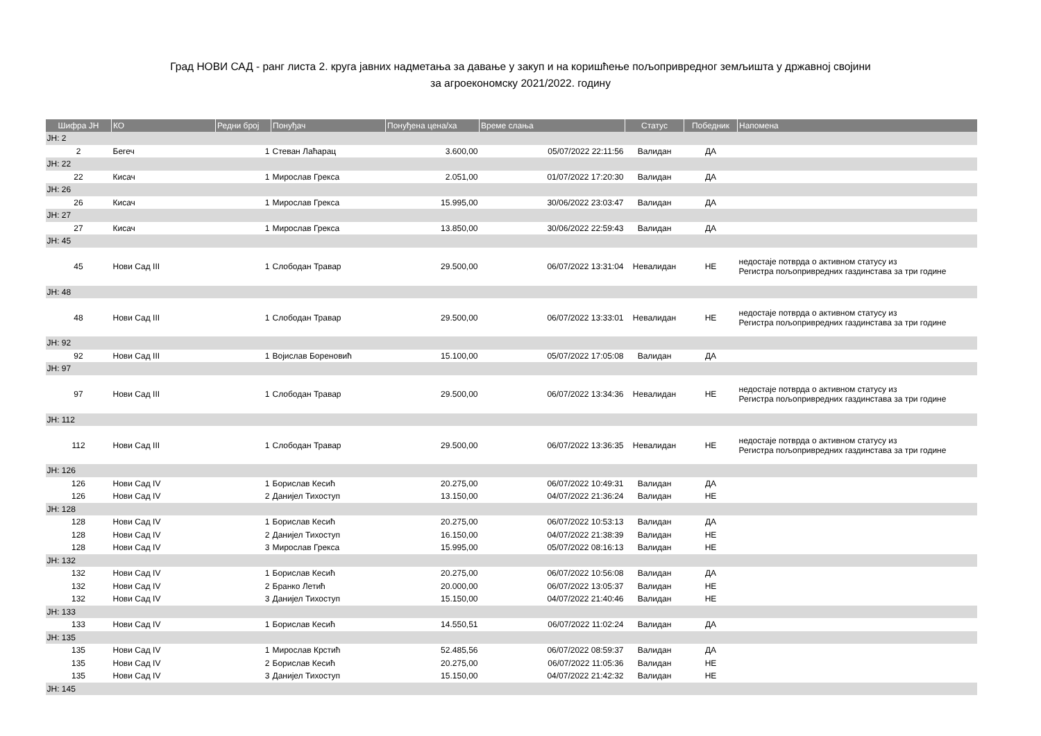Град НОВИ САД - ранг листа 2. круга јавних надметања за давање у закуп и на коришћење пољопривредног земљишта у државној својини
за агроекономску 2021/2022. годину
| Шифра ЈН | КО | Редни број | Понуђач | Понуђена цена/ха | Време слања | Статус | Победник | Напомена |
| --- | --- | --- | --- | --- | --- | --- | --- | --- |
| ЈН: 2 | | | | | | | | |
| 2 | Бегеч | 1 | Стеван Лаћарац | 3.600,00 | 05/07/2022 22:11:56 | Валидан | ДА | |
| ЈН: 22 | | | | | | | | |
| 22 | Кисач | 1 | Мирослав Грекса | 2.051,00 | 01/07/2022 17:20:30 | Валидан | ДА | |
| ЈН: 26 | | | | | | | | |
| 26 | Кисач | 1 | Мирослав Грекса | 15.995,00 | 30/06/2022 23:03:47 | Валидан | ДА | |
| ЈН: 27 | | | | | | | | |
| 27 | Кисач | 1 | Мирослав Грекса | 13.850,00 | 30/06/2022 22:59:43 | Валидан | ДА | |
| ЈН: 45 | | | | | | | | |
| 45 | Нови Сад III | 1 | Слободан Травар | 29.500,00 | 06/07/2022 13:31:04 | Невалидан | НЕ | недостаје потврда о активном статусу из Регистра пољопривредних газдинстава за три године |
| ЈН: 48 | | | | | | | | |
| 48 | Нови Сад III | 1 | Слободан Травар | 29.500,00 | 06/07/2022 13:33:01 | Невалидан | НЕ | недостаје потврда о активном статусу из Регистра пољопривредних газдинстава за три године |
| ЈН: 92 | | | | | | | | |
| 92 | Нови Сад III | 1 | Војислав Бореновић | 15.100,00 | 05/07/2022 17:05:08 | Валидан | ДА | |
| ЈН: 97 | | | | | | | | |
| 97 | Нови Сад III | 1 | Слободан Травар | 29.500,00 | 06/07/2022 13:34:36 | Невалидан | НЕ | недостаје потврда о активном статусу из Регистра пољопривредних газдинстава за три године |
| ЈН: 112 | | | | | | | | |
| 112 | Нови Сад III | 1 | Слободан Травар | 29.500,00 | 06/07/2022 13:36:35 | Невалидан | НЕ | недостаје потврда о активном статусу из Регистра пољопривредних газдинстава за три године |
| ЈН: 126 | | | | | | | | |
| 126 | Нови Сад IV | 1 | Борислав Кесић | 20.275,00 | 06/07/2022 10:49:31 | Валидан | ДА | |
| 126 | Нови Сад IV | 2 | Данијел Тихоступ | 13.150,00 | 04/07/2022 21:36:24 | Валидан | НЕ | |
| ЈН: 128 | | | | | | | | |
| 128 | Нови Сад IV | 1 | Борислав Кесић | 20.275,00 | 06/07/2022 10:53:13 | Валидан | ДА | |
| 128 | Нови Сад IV | 2 | Данијел Тихоступ | 16.150,00 | 04/07/2022 21:38:39 | Валидан | НЕ | |
| 128 | Нови Сад IV | 3 | Мирослав Грекса | 15.995,00 | 05/07/2022 08:16:13 | Валидан | НЕ | |
| ЈН: 132 | | | | | | | | |
| 132 | Нови Сад IV | 1 | Борислав Кесић | 20.275,00 | 06/07/2022 10:56:08 | Валидан | ДА | |
| 132 | Нови Сад IV | 2 | Бранко Летић | 20.000,00 | 06/07/2022 13:05:37 | Валидан | НЕ | |
| 132 | Нови Сад IV | 3 | Данијел Тихоступ | 15.150,00 | 04/07/2022 21:40:46 | Валидан | НЕ | |
| ЈН: 133 | | | | | | | | |
| 133 | Нови Сад IV | 1 | Борислав Кесић | 14.550,51 | 06/07/2022 11:02:24 | Валидан | ДА | |
| ЈН: 135 | | | | | | | | |
| 135 | Нови Сад IV | 1 | Мирослав Крстић | 52.485,56 | 06/07/2022 08:59:37 | Валидан | ДА | |
| 135 | Нови Сад IV | 2 | Борислав Кесић | 20.275,00 | 06/07/2022 11:05:36 | Валидан | НЕ | |
| 135 | Нови Сад IV | 3 | Данијел Тихоступ | 15.150,00 | 04/07/2022 21:42:32 | Валидан | НЕ | |
| ЈН: 145 | | | | | | | | |